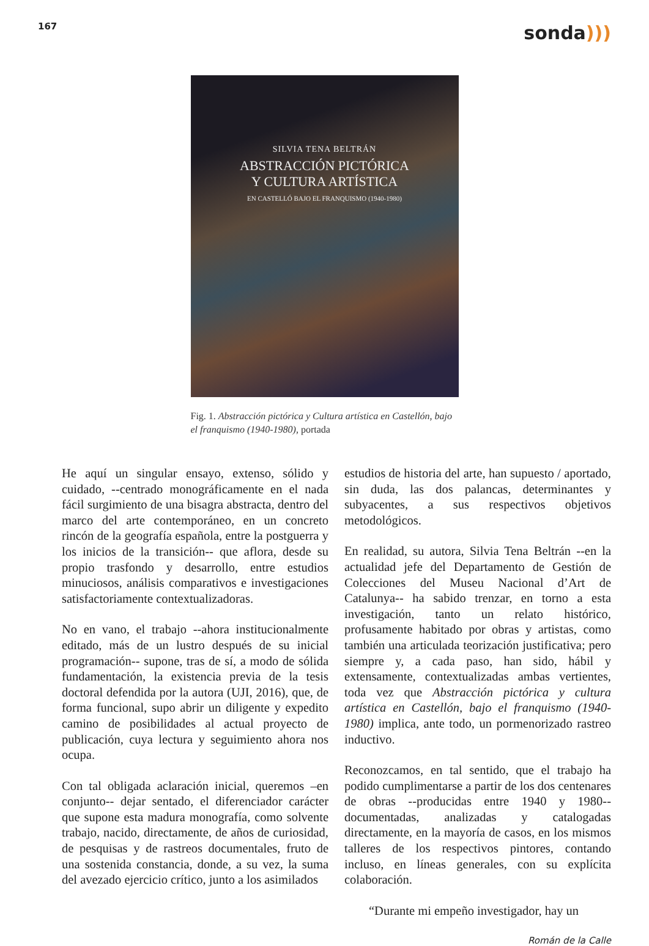167
sonda)))
SILVIA TENA BELTRÁN
ABSTRACCIÓN PICTÓRICA
Y CULTURA ARTÍSTICA
EN CASTELLÓ BAJO EL FRANQUISMO (1940-1980)
Fig. 1. Abstracción pictórica y Cultura artística en Castellón, bajo el franquismo (1940-1980), portada
He aquí un singular ensayo, extenso, sólido y cuidado, --centrado monográficamente en el nada fácil surgimiento de una bisagra abstracta, dentro del marco del arte contemporáneo, en un concreto rincón de la geografía española, entre la postguerra y los inicios de la transición-- que aflora, desde su propio trasfondo y desarrollo, entre estudios minuciosos, análisis comparativos e investigaciones satisfactoriamente contextualizadoras.
No en vano, el trabajo --ahora institucionalmente editado, más de un lustro después de su inicial programación-- supone, tras de sí, a modo de sólida fundamentación, la existencia previa de la tesis doctoral defendida por la autora (UJI, 2016), que, de forma funcional, supo abrir un diligente y expedito camino de posibilidades al actual proyecto de publicación, cuya lectura y seguimiento ahora nos ocupa.
Con tal obligada aclaración inicial, queremos –en conjunto-- dejar sentado, el diferenciador carácter que supone esta madura monografía, como solvente trabajo, nacido, directamente, de años de curiosidad, de pesquisas y de rastreos documentales, fruto de una sostenida constancia, donde, a su vez, la suma del avezado ejercicio crítico, junto a los asimilados
estudios de historia del arte, han supuesto / aportado, sin duda, las dos palancas, determinantes y subyacentes, a sus respectivos objetivos metodológicos.
En realidad, su autora, Silvia Tena Beltrán --en la actualidad jefe del Departamento de Gestión de Colecciones del Museu Nacional d’Art de Catalunya-- ha sabido trenzar, en torno a esta investigación, tanto un relato histórico, profusamente habitado por obras y artistas, como también una articulada teorización justificativa; pero siempre y, a cada paso, han sido, hábil y extensamente, contextualizadas ambas vertientes, toda vez que Abstracción pictórica y cultura artística en Castellón, bajo el franquismo (1940-1980) implica, ante todo, un pormenorizado rastreo inductivo.
Reconozcamos, en tal sentido, que el trabajo ha podido cumplimentarse a partir de los dos centenares de obras --producidas entre 1940 y 1980-- documentadas, analizadas y catalogadas directamente, en la mayoría de casos, en los mismos talleres de los respectivos pintores, contando incluso, en líneas generales, con su explícita colaboración.
“Durante mi empeño investigador, hay un
Román de la Calle